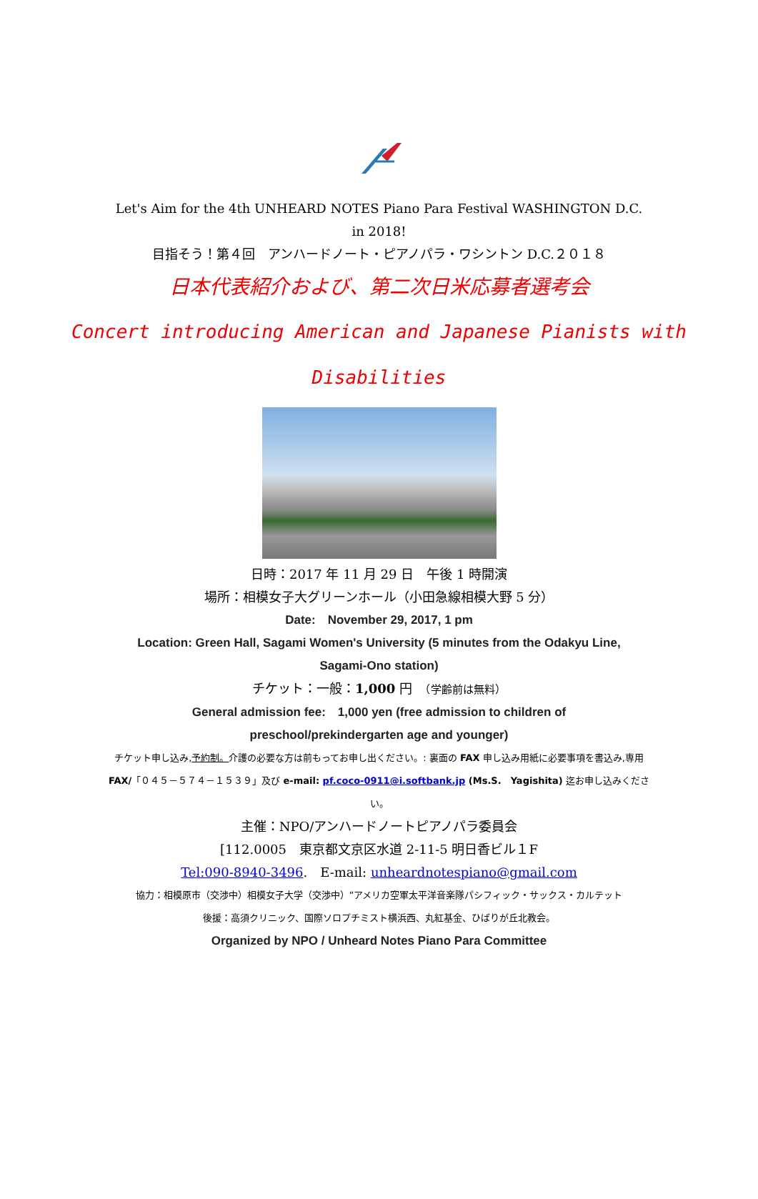Let's Aim for the 4th UNHEARD NOTES Piano Para Festival WASHINGTON D.C.
in 2018!
目指そう！第４回　アンハードノート・ピアノパラ・ワシントン D.C.２０１８
日本代表紹介および、第二次日米応募者選考会
Concert introducing American and Japanese Pianists with
Disabilities
日時：2017 年 11 月 29 日　午後 1 時開演
場所：相模女子大グリーンホール（小田急線相模大野 5 分）
Date:　November 29, 2017, 1 pm
Location: Green Hall, Sagami Women's University (5 minutes from the Odakyu Line,
Sagami-Ono station)
チケット：一般：1,000 円　（学齢前は無料）
General admission fee:　1,000 yen (free admission to children of
preschool/prekindergarten age and younger)
チケット申し込み,予約制。介護の必要な方は前もってお申し出ください。: 裏面の FAX 申し込み用紙に必要事項を書込み,専用 FAX/「０４５－５７４－１５３９」及び e-mail: pf.coco-0911@i.softbank.jp (Ms.S.　Yagishita) 迄お申し込みください。
主催：NPO/アンハードノートピアノパラ委員会
[112.0005　東京都文京区水道 2-11-5 明日香ビル１F
Tel:090-8940-3496.　E-mail: unheardnotespiano@gmail.com
協力：相模原市（交渉中）相模女子大学（交渉中）“アメリカ空軍太平洋音楽隊パシフィック・サックス・カルテット
後援：高須クリニック、国際ソロプチミスト横浜西、丸紅基金、ひばりが丘北教会。
Organized by NPO / Unheard Notes Piano Para Committee